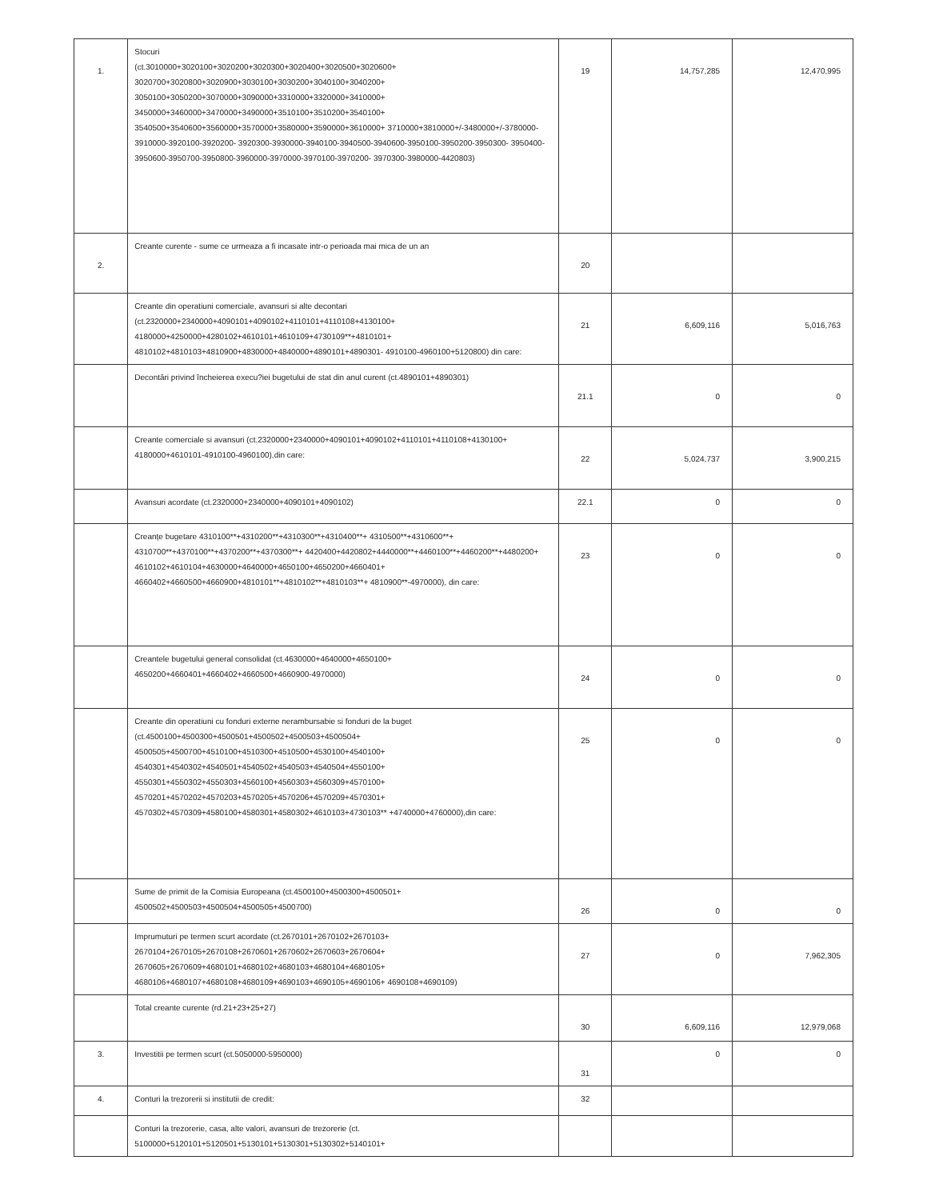| 1. | Stocuri (ct.3010000+3020100+3020200+3020300+3020400+3020500+3020600+ 3020700+3020800+3020900+3030100+3030200+3040100+3040200+ 3050100+3050200+3070000+3090000+3310000+3320000+3410000+ 3450000+3460000+3470000+3490000+3510100+3510200+3540100+ 3540500+3540600+3560000+3570000+3580000+3590000+3610000+ 3710000+3810000+/-3480000+/-3780000-3910000-3920100-3920200- 3920300-3930000-3940100-3940500-3940600-3950100-3950200-3950300- 3950400-3950600-3950700-3950800-3960000-3970000-3970100-3970200- 3970300-3980000-4420803) | 19 | 14,757,285 | 12,470,995 |
| 2. | Creante curente - sume ce urmeaza a fi incasate intr-o perioada mai mica de un an | 20 | | |
| | Creante din operatiuni comerciale, avansuri si alte decontari (ct.2320000+2340000+4090101+4090102+4110101+4110108+4130100+ 4180000+4250000+4280102+4610101+4610109+4730109**+4810101+ 4810102+4810103+4810900+4830000+4840000+4890101+4890301- 4910100-4960100+5120800) din care: | 21 | 6,609,116 | 5,016,763 |
| | Decontări privind încheierea execu?iei bugetului de stat din anul curent (ct.4890101+4890301) | 21.1 | 0 | 0 |
| | Creante comerciale si avansuri (ct.2320000+2340000+4090101+4090102+4110101+4110108+4130100+ 4180000+4610101-4910100-4960100),din care: | 22 | 5,024,737 | 3,900,215 |
| | Avansuri acordate (ct.2320000+2340000+4090101+4090102) | 22.1 | 0 | 0 |
| | Creanțe bugetare 4310100**+4310200**+4310300**+4310400**+ 4310500**+4310600**+ 4310700**+4370100**+4370200**+4370300**+ 4420400+4420802+4440000**+4460100**+4460200**+4480200+ 4610102+4610104+4630000+4640000+4650100+4650200+4660401+ 4660402+4660500+4660900+4810101**+4810102**+4810103**+ 4810900**-4970000), din care: | 23 | 0 | 0 |
| | Creantele bugetului general consolidat (ct.4630000+4640000+4650100+ 4650200+4660401+4660402+4660500+4660900-4970000) | 24 | 0 | 0 |
| | Creante din operatiuni cu fonduri externe nerambursabie si fonduri de la buget (ct.4500100+4500300+4500501+4500502+4500503+4500504+ 4500505+4500700+4510100+4510300+4510500+4530100+4540100+ 4540301+4540302+4540501+4540502+4540503+4540504+4550100+ 4550301+4550302+4550303+4560100+4560303+4560309+4570100+ 4570201+4570202+4570203+4570205+4570206+4570209+4570301+ 4570302+4570309+4580100+4580301+4580302+4610103+4730103** +4740000+4760000),din care: | 25 | 0 | 0 |
| | Sume de primit de la Comisia Europeana (ct.4500100+4500300+4500501+ 4500502+4500503+4500504+4500505+4500700) | 26 | 0 | 0 |
| | Imprumuturi pe termen scurt acordate (ct.2670101+2670102+2670103+ 2670104+2670105+2670108+2670601+2670602+2670603+2670604+ 2670605+2670609+4680101+4680102+4680103+4680104+4680105+ 4680106+4680107+4680108+4680109+4690103+4690105+4690106+ 4690108+4690109) | 27 | 0 | 7,962,305 |
| | Total creante curente (rd.21+23+25+27) | 30 | 6,609,116 | 12,979,068 |
| 3. | Investitii pe termen scurt (ct.5050000-5950000) | 31 | 0 | 0 |
| 4. | Conturi la trezorerii si institutii de credit: | 32 | | |
| | Conturi la trezorerie, casa, alte valori, avansuri de trezorerie (ct. 5100000+5120101+5120501+5130101+5130301+5130302+5140101+ | | | |